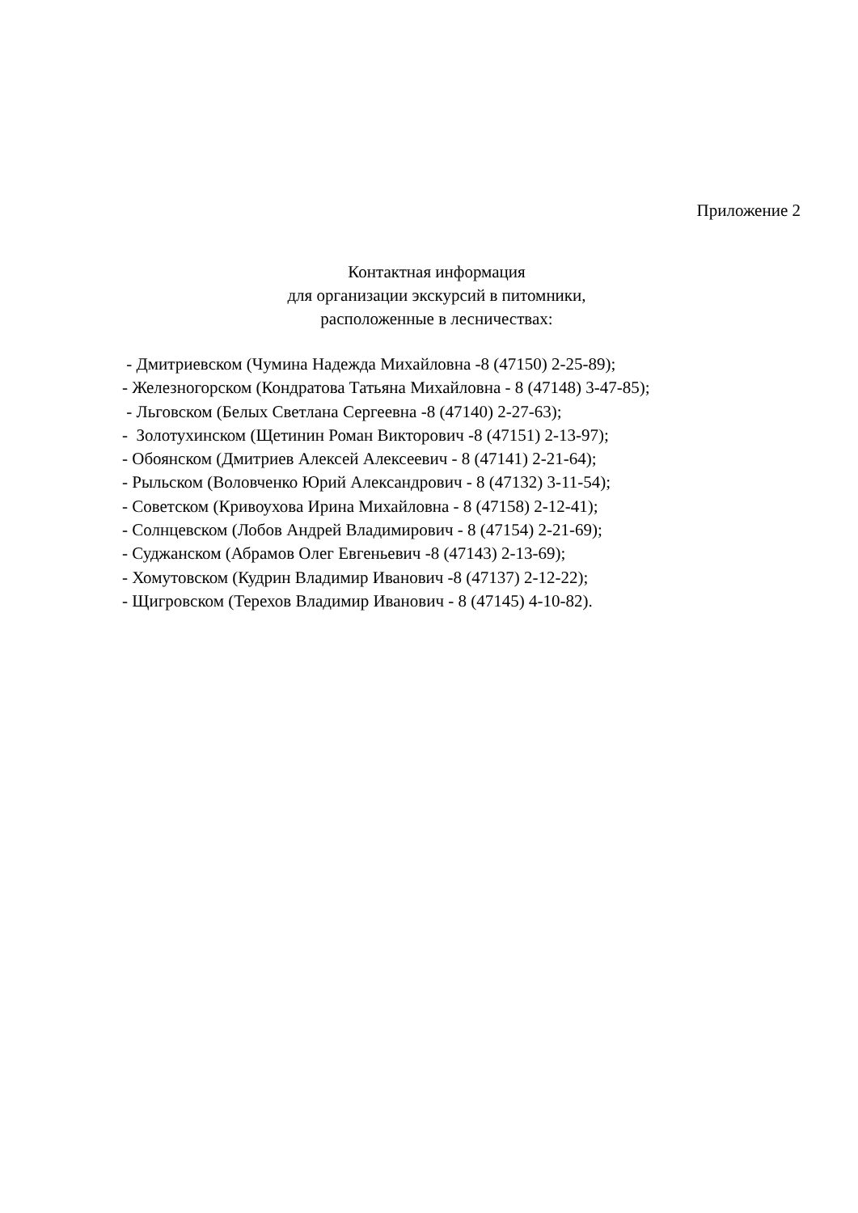Приложение 2
Контактная информация
для организации экскурсий в питомники,
расположенные в лесничествах:
- Дмитриевском (Чумина Надежда Михайловна -8 (47150) 2-25-89); - Железногорском (Кондратова Татьяна Михайловна - 8 (47148) 3-47-85); - Льговском (Белых Светлана Сергеевна -8 (47140) 2-27-63); - Золотухинском (Щетинин Роман Викторович -8 (47151) 2-13-97); - Обоянском (Дмитриев Алексей Алексеевич - 8 (47141) 2-21-64); - Рыльском (Воловченко Юрий Александрович - 8 (47132) 3-11-54); - Советском (Кривоухова Ирина Михайловна - 8 (47158) 2-12-41); - Солнцевском (Лобов Андрей Владимирович - 8 (47154) 2-21-69); - Суджанском (Абрамов Олег Евгеньевич -8 (47143) 2-13-69); - Хомутовском (Кудрин Владимир Иванович -8 (47137) 2-12-22); - Щигровском (Терехов Владимир Иванович - 8 (47145) 4-10-82).